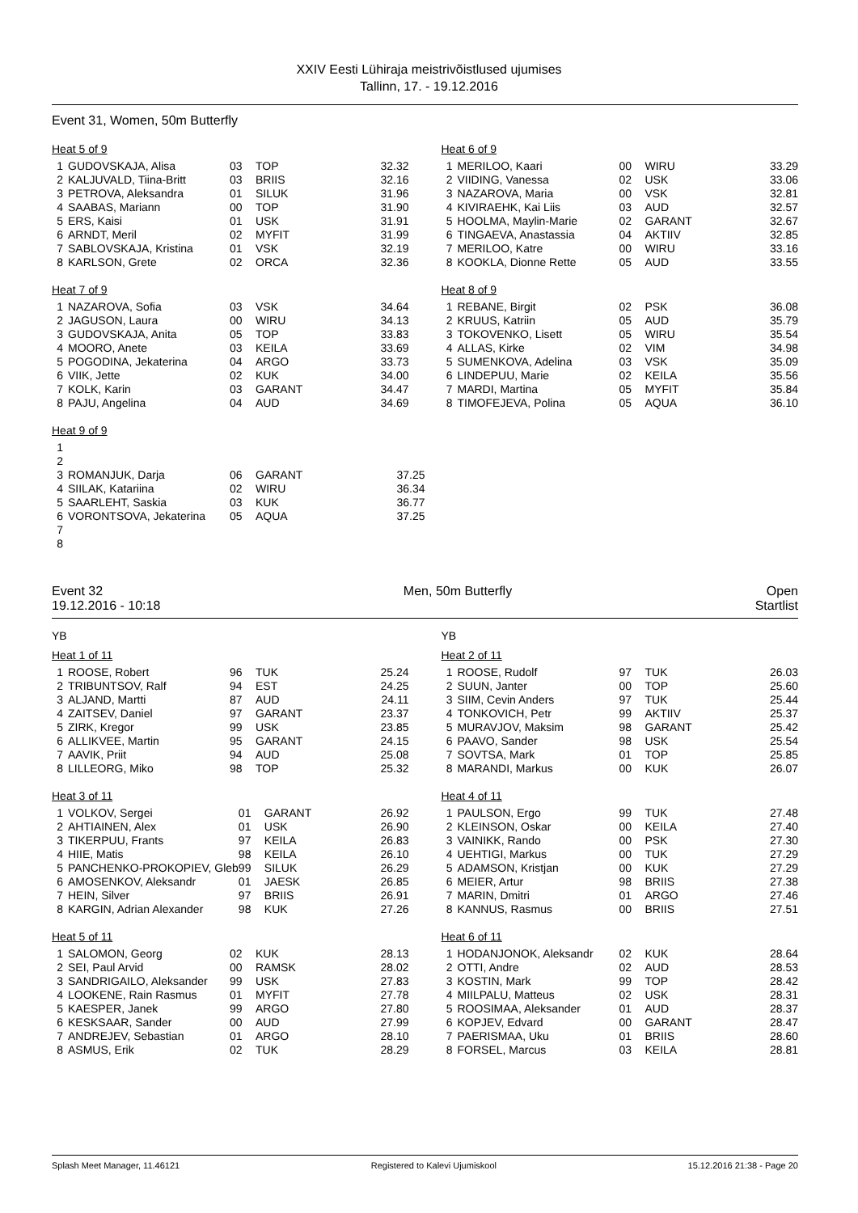XXIV Eesti Lühiraja meistrivõistlused ujumises
Tallinn, 17. - 19.12.2016
Event 31, Women, 50m Butterfly
Heat 5 of 9
| 1 | GUDOVSKAJA, Alisa | 03 | TOP | 32.32 |
| 2 | KALJUVALD, Tiina-Britt | 03 | BRIIS | 32.16 |
| 3 | PETROVA, Aleksandra | 01 | SILUK | 31.96 |
| 4 | SAABAS, Mariann | 00 | TOP | 31.90 |
| 5 | ERS, Kaisi | 01 | USK | 31.91 |
| 6 | ARNDT, Meril | 02 | MYFIT | 31.99 |
| 7 | SABLOVSKAJA, Kristina | 01 | VSK | 32.19 |
| 8 | KARLSON, Grete | 02 | ORCA | 32.36 |
Heat 6 of 9
| 1 | MERILOO, Kaari | 00 | WIRU | 33.29 |
| 2 | VIIDING, Vanessa | 02 | USK | 33.06 |
| 3 | NAZAROVA, Maria | 00 | VSK | 32.81 |
| 4 | KIVIRAEHK, Kai Liis | 03 | AUD | 32.57 |
| 5 | HOOLMA, Maylin-Marie | 02 | GARANT | 32.67 |
| 6 | TINGAEVA, Anastassia | 04 | AKTIIV | 32.85 |
| 7 | MERILOO, Katre | 00 | WIRU | 33.16 |
| 8 | KOOKLA, Dionne Rette | 05 | AUD | 33.55 |
Heat 7 of 9
| 1 | NAZAROVA, Sofia | 03 | VSK | 34.64 |
| 2 | JAGUSON, Laura | 00 | WIRU | 34.13 |
| 3 | GUDOVSKAJA, Anita | 05 | TOP | 33.83 |
| 4 | MOORO, Anete | 03 | KEILA | 33.69 |
| 5 | POGODINA, Jekaterina | 04 | ARGO | 33.73 |
| 6 | VIIK, Jette | 02 | KUK | 34.00 |
| 7 | KOLK, Karin | 03 | GARANT | 34.47 |
| 8 | PAJU, Angelina | 04 | AUD | 34.69 |
Heat 8 of 9
| 1 | REBANE, Birgit | 02 | PSK | 36.08 |
| 2 | KRUUS, Katriin | 05 | AUD | 35.79 |
| 3 | TOKOVENKO, Lisett | 05 | WIRU | 35.54 |
| 4 | ALLAS, Kirke | 02 | VIM | 34.98 |
| 5 | SUMENKOVA, Adelina | 03 | VSK | 35.09 |
| 6 | LINDEPUU, Marie | 02 | KEILA | 35.56 |
| 7 | MARDI, Martina | 05 | MYFIT | 35.84 |
| 8 | TIMOFEJEVA, Polina | 05 | AQUA | 36.10 |
Heat 9 of 9
| 1 | | | | |
| 2 | | | | |
| 3 | ROMANJUK, Darja | 06 | GARANT | 37.25 |
| 4 | SIILAK, Katariina | 02 | WIRU | 36.34 |
| 5 | SAARLEHT, Saskia | 03 | KUK | 36.77 |
| 6 | VORONTSOVA, Jekaterina | 05 | AQUA | 37.25 |
| 7 | | | | |
| 8 | | | | |
Event 32
19.12.2016 - 10:18
Men, 50m Butterfly Open
Startlist
| | | YB | | |
| --- | --- | --- | --- | --- |
| | | YB | | |
| --- | --- | --- | --- | --- |
Heat 1 of 11
| 1 | ROOSE, Robert | 96 | TUK | 25.24 |
| 2 | TRIBUNTSOV, Ralf | 94 | EST | 24.25 |
| 3 | ALJAND, Martti | 87 | AUD | 24.11 |
| 4 | ZAITSEV, Daniel | 97 | GARANT | 23.37 |
| 5 | ZIRK, Kregor | 99 | USK | 23.85 |
| 6 | ALLIKVEE, Martin | 95 | GARANT | 24.15 |
| 7 | AAVIK, Priit | 94 | AUD | 25.08 |
| 8 | LILLEORG, Miko | 98 | TOP | 25.32 |
Heat 2 of 11
| 1 | ROOSE, Rudolf | 97 | TUK | 26.03 |
| 2 | SUUN, Janter | 00 | TOP | 25.60 |
| 3 | SIIM, Cevin Anders | 97 | TUK | 25.44 |
| 4 | TONKOVICH, Petr | 99 | AKTIIV | 25.37 |
| 5 | MURAVJOV, Maksim | 98 | GARANT | 25.42 |
| 6 | PAAVO, Sander | 98 | USK | 25.54 |
| 7 | SOVTSA, Mark | 01 | TOP | 25.85 |
| 8 | MARANDI, Markus | 00 | KUK | 26.07 |
Heat 3 of 11
| 1 | VOLKOV, Sergei | 01 | GARANT | 26.92 |
| 2 | AHTIAINEN, Alex | 01 | USK | 26.90 |
| 3 | TIKERPUU, Frants | 97 | KEILA | 26.83 |
| 4 | HIIE, Matis | 98 | KEILA | 26.10 |
| 5 | PANCHENKO-PROKOPIEV, Gleb | 99 | SILUK | 26.29 |
| 6 | AMOSENKOV, Aleksandr | 01 | JAESK | 26.85 |
| 7 | HEIN, Silver | 97 | BRIIS | 26.91 |
| 8 | KARGIN, Adrian Alexander | 98 | KUK | 27.26 |
Heat 4 of 11
| 1 | PAULSON, Ergo | 99 | TUK | 27.48 |
| 2 | KLEINSON, Oskar | 00 | KEILA | 27.40 |
| 3 | VAINIKK, Rando | 00 | PSK | 27.30 |
| 4 | UEHTIGI, Markus | 00 | TUK | 27.29 |
| 5 | ADAMSON, Kristjan | 00 | KUK | 27.29 |
| 6 | MEIER, Artur | 98 | BRIIS | 27.38 |
| 7 | MARIN, Dmitri | 01 | ARGO | 27.46 |
| 8 | KANNUS, Rasmus | 00 | BRIIS | 27.51 |
Heat 5 of 11
| 1 | SALOMON, Georg | 02 | KUK | 28.13 |
| 2 | SEI, Paul Arvid | 00 | RAMSK | 28.02 |
| 3 | SANDRIGAILO, Aleksander | 99 | USK | 27.83 |
| 4 | LOOKENE, Rain Rasmus | 01 | MYFIT | 27.78 |
| 5 | KAESPER, Janek | 99 | ARGO | 27.80 |
| 6 | KESKSAAR, Sander | 00 | AUD | 27.99 |
| 7 | ANDREJEV, Sebastian | 01 | ARGO | 28.10 |
| 8 | ASMUS, Erik | 02 | TUK | 28.29 |
Heat 6 of 11
| 1 | HODANJONOK, Aleksandr | 02 | KUK | 28.64 |
| 2 | OTTI, Andre | 02 | AUD | 28.53 |
| 3 | KOSTIN, Mark | 99 | TOP | 28.42 |
| 4 | MIILPALU, Matteus | 02 | USK | 28.31 |
| 5 | ROOSIMAA, Aleksander | 01 | AUD | 28.37 |
| 6 | KOPJEV, Edvard | 00 | GARANT | 28.47 |
| 7 | PAERISMAA, Uku | 01 | BRIIS | 28.60 |
| 8 | FORSEL, Marcus | 03 | KEILA | 28.81 |
Splash Meet Manager, 11.46121 Registered to Kalevi Ujumiskool 15.12.2016 21:38 - Page 20